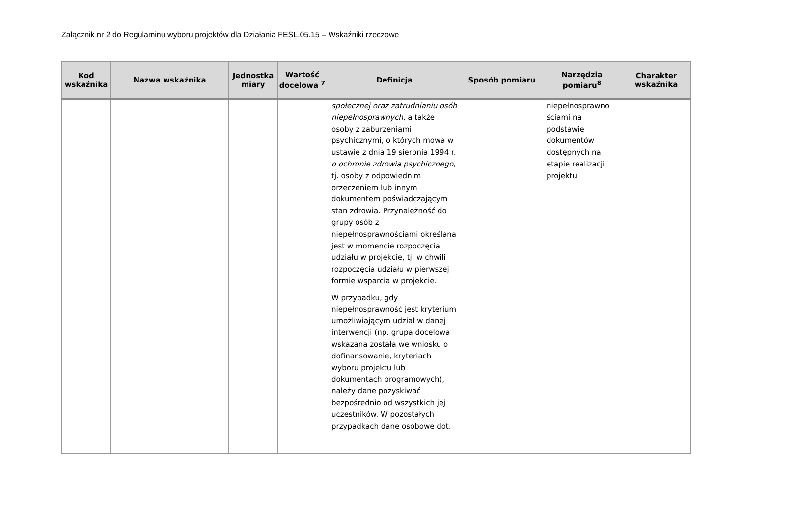Załącznik nr 2 do Regulaminu wyboru projektów dla Działania FESL.05.15 – Wskaźniki rzeczowe
| Kod wskaźnika | Nazwa wskaźnika | Jednostka miary | Wartość docelowa <sup>7</sup> | Definicja | Sposób pomiaru | Narzędzia pomiaru<sup>8</sup> | Charakter wskaźnika |
| --- | --- | --- | --- | --- | --- | --- | --- |
| | | | | społecznej oraz zatrudnianiu osób niepełnosprawnych , a także osoby z zaburzeniami psychicznymi, o których mowa w ustawie z dnia 19 sierpnia 1994 r. o ochronie zdrowia psychicznego, tj. osoby z odpowiednim orzeczeniem lub innym dokumentem poświadczającym stan zdrowia. Przynależność do grupy osób z niepełnosprawnościami określana jest w momencie rozpoczęcia udziału w projekcie, tj. w chwili rozpoczęcia udziału w pierwszej formie wsparcia w projekcie. W przypadku, gdy niepełnosprawność jest kryterium umożliwiającym udział w danej interwencji (np. grupa docelowa wskazana została we wniosku o dofinansowanie, kryteriach wyboru projektu lub dokumentach programowych), należy dane pozyskiwać bezpośrednio od wszystkich jej uczestników. W pozostałych przypadkach dane osobowe dot. | | niepełnosprawno ściami na podstawie dokumentów dostępnych na etapie realizacji projektu | |